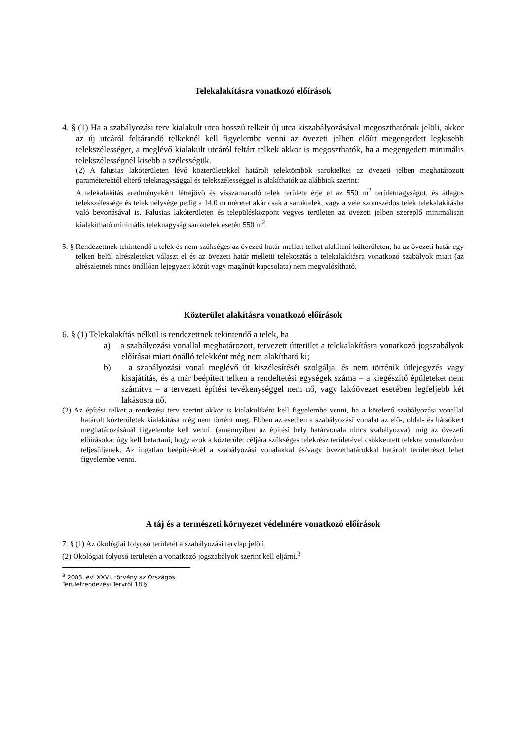Telekalakításra vonatkozó előírások
4. § (1) Ha a szabályozási terv kialakult utca hosszú telkeit új utca kiszabályozásával megoszthatónak jelöli, akkor az új utcáról feltárandó telkeknél kell figyelembe venni az övezeti jelben előírt megengedett legkisebb telekszélességet, a meglévő kialakult utcáról feltárt telkek akkor is megoszthatók, ha a megengedett minimális telekszélességnél kisebb a szélességük.
(2) A falusias lakóterületen lévő közterületekkel határolt telektömbök saroktelkei az övezeti jelben meghatározott paraméterektől eltérő teleknagysággal és telekszélességgel is alakíthatók az alábbiak szerint:
A telekalakítás eredményeként létrejövő és visszamaradó telek területe érje el az 550 m<sup>2</sup> területnagyságot, és átlagos telekszélessége és telekmélysége pedig a 14,0 m méretet akár csak a saroktelek, vagy a vele szomszédos telek telekalakításba való bevonásával is. Falusias lakóterületen és településközpont vegyes területen az övezeti jelben szereplő minimálisan kialakítható minimális teleknagyság saroktelek esetén 550 m<sup>2</sup>.
5. § Rendezettnek tekintendő a telek és nem szükséges az övezeti határ mellett telket alakítani külterületen, ha az övezeti határ egy telken belül alrészleteket választ el és az övezeti határ melletti telekosztás a telekalakításra vonatkozó szabályok miatt (az alrészletnek nincs önállóan lejegyzett közút vagy magánút kapcsolata) nem megvalósítható.
Közterület alakításra vonatkozó előírások
6. § (1) Telekalakítás nélkül is rendezettnek tekintendő a telek, ha
a) a szabályozási vonallal meghatározott, tervezett útterület a telekalakításra vonatkozó jogszabályok előírásai miatt önálló telekként még nem alakítható ki;
b) a szabályozási vonal meglévő út kiszélesítését szolgálja, és nem történik útlejegyzés vagy kisajátítás, és a már beépített telken a rendeltetési egységek száma – a kiegészítő épületeket nem számítva – a tervezett építési tevékenységgel nem nő, vagy lakóövezet esetében legfeljebb két lakásosra nő.
(2) Az építési telket a rendezési terv szerint akkor is kialakultként kell figyelembe venni, ha a kötelező szabályozási vonallal határolt közterületek kialakítása még nem történt meg. Ebben az esetben a szabályozási vonalat az elő-, oldal- és hátsókert meghatározásánál figyelembe kell venni, (amennyiben az építési hely határvonala nincs szabályozva), míg az övezeti előírásokat úgy kell betartani, hogy azok a közterület céljára szükséges telekrész területével csökkentett telekre vonatkozóan teljesüljenek. Az ingatlan beépítésénél a szabályozási vonalakkal és/vagy övezethatárokkal határolt területrészt lehet figyelembe venni.
A táj és a természeti környezet védelmére vonatkozó előírások
7. § (1) Az ökológiai folyosó területét a szabályozási tervlap jelöli.
(2) Ökológiai folyosó területén a vonatkozó jogszabályok szerint kell eljárni.<sup>3</sup>
<sup>3</sup> 2003. évi XXVI. törvény az Országos Területrendezési Tervről 18.§